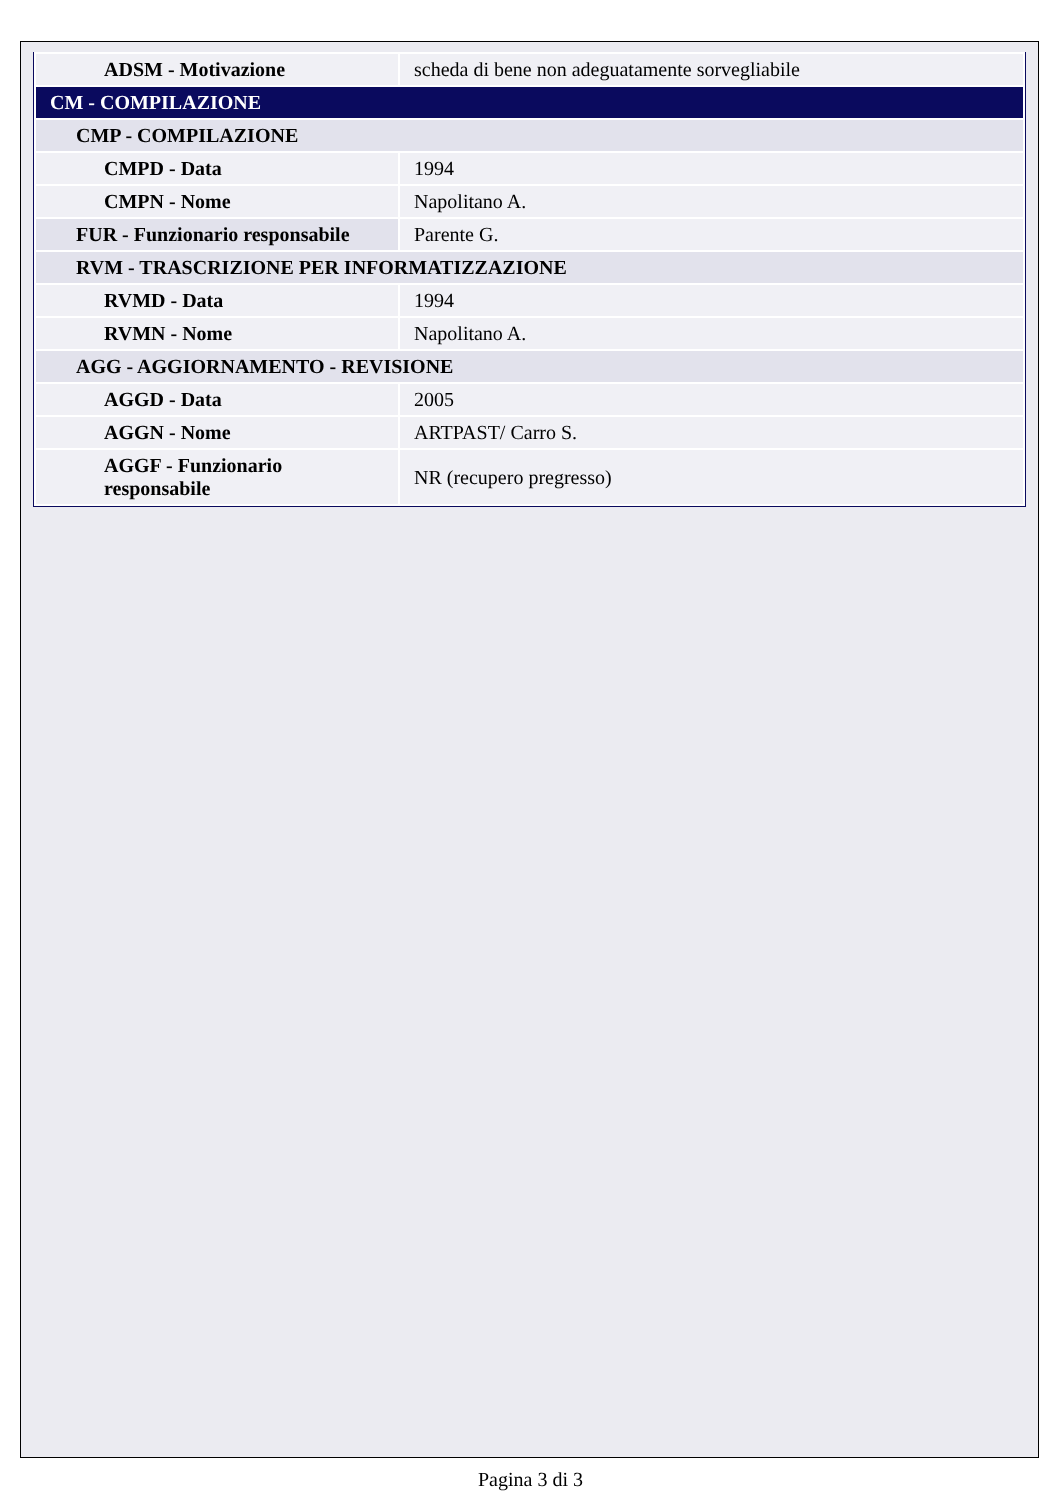| ADSM - Motivazione | scheda di bene non adeguatamente sorvegliabile |
| CM - COMPILAZIONE | |
| CMP - COMPILAZIONE | |
| CMPD - Data | 1994 |
| CMPN - Nome | Napolitano A. |
| FUR - Funzionario responsabile | Parente G. |
| RVM - TRASCRIZIONE PER INFORMATIZZAZIONE | |
| RVMD - Data | 1994 |
| RVMN - Nome | Napolitano A. |
| AGG - AGGIORNAMENTO - REVISIONE | |
| AGGD - Data | 2005 |
| AGGN - Nome | ARTPAST/ Carro S. |
| AGGF - Funzionario responsabile | NR (recupero pregresso) |
Pagina 3 di 3